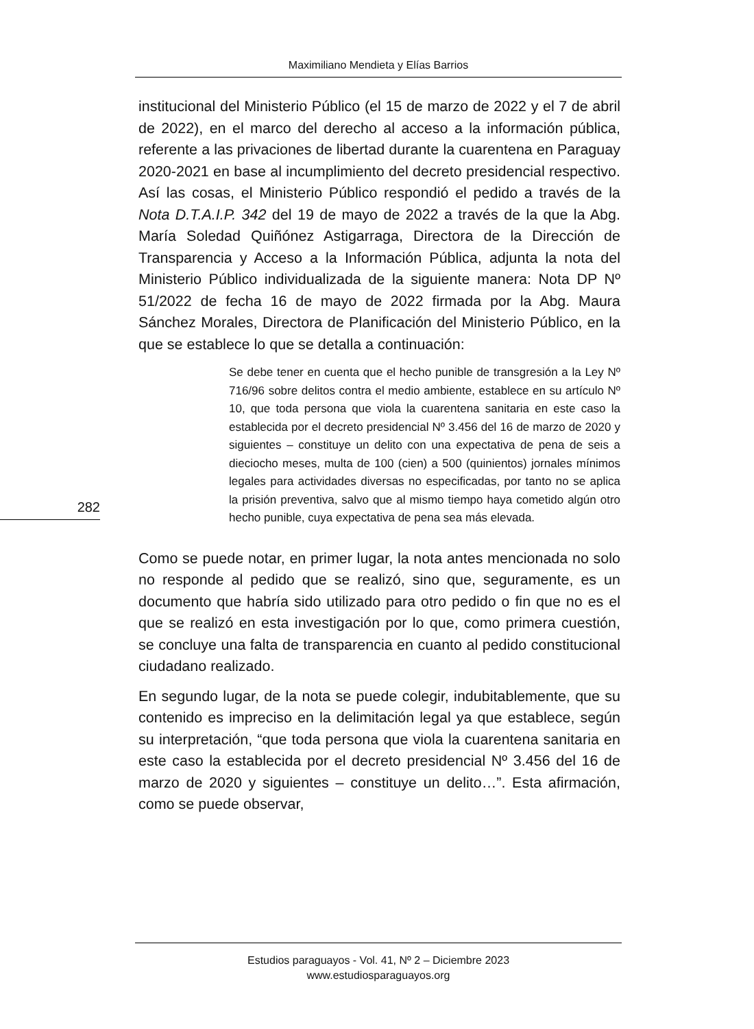Maximiliano Mendieta y Elías Barrios
institucional del Ministerio Público (el 15 de marzo de 2022 y el 7 de abril de 2022), en el marco del derecho al acceso a la información pública, referente a las privaciones de libertad durante la cuarentena en Paraguay 2020-2021 en base al incumplimiento del decreto presidencial respectivo. Así las cosas, el Ministerio Público respondió el pedido a través de la Nota D.T.A.I.P. 342 del 19 de mayo de 2022 a través de la que la Abg. María Soledad Quiñónez Astigarraga, Directora de la Dirección de Transparencia y Acceso a la Información Pública, adjunta la nota del Ministerio Público individualizada de la siguiente manera: Nota DP Nº 51/2022 de fecha 16 de mayo de 2022 firmada por la Abg. Maura Sánchez Morales, Directora de Planificación del Ministerio Público, en la que se establece lo que se detalla a continuación:
Se debe tener en cuenta que el hecho punible de transgresión a la Ley Nº 716/96 sobre delitos contra el medio ambiente, establece en su artículo Nº 10, que toda persona que viola la cuarentena sanitaria en este caso la establecida por el decreto presidencial Nº 3.456 del 16 de marzo de 2020 y siguientes – constituye un delito con una expectativa de pena de seis a dieciocho meses, multa de 100 (cien) a 500 (quinientos) jornales mínimos legales para actividades diversas no especificadas, por tanto no se aplica la prisión preventiva, salvo que al mismo tiempo haya cometido algún otro hecho punible, cuya expectativa de pena sea más elevada.
Como se puede notar, en primer lugar, la nota antes mencionada no solo no responde al pedido que se realizó, sino que, seguramente, es un documento que habría sido utilizado para otro pedido o fin que no es el que se realizó en esta investigación por lo que, como primera cuestión, se concluye una falta de transparencia en cuanto al pedido constitucional ciudadano realizado.
En segundo lugar, de la nota se puede colegir, indubitablemente, que su contenido es impreciso en la delimitación legal ya que establece, según su interpretación, “que toda persona que viola la cuarentena sanitaria en este caso la establecida por el decreto presidencial Nº 3.456 del 16 de marzo de 2020 y siguientes – constituye un delito…”. Esta afirmación, como se puede observar,
282
Estudios paraguayos - Vol. 41, Nº 2 – Diciembre 2023
www.estudiosparaguayos.org